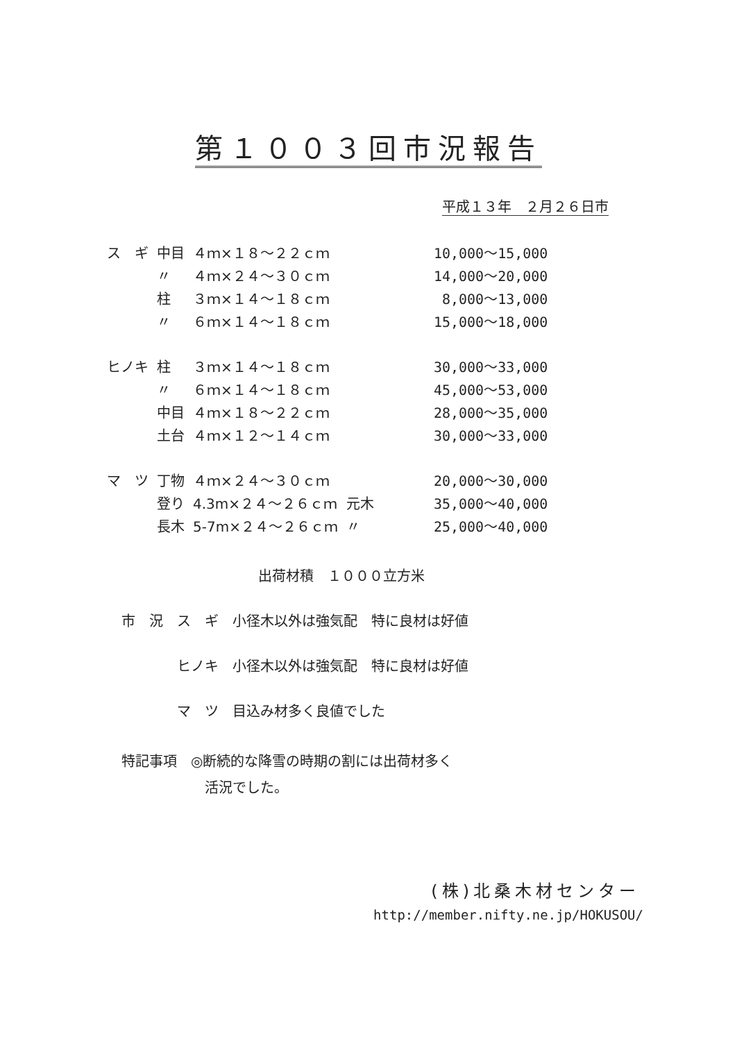第１００３回市況報告
平成１３年　２月２６日市
| ス ギ | 中目 | ４ｍ×１８～２２ｃｍ | | 10,000～15,000 |
| | 〃 | ４ｍ×２４～３０ｃｍ | | 14,000～20,000 |
| | 柱 | ３ｍ×１４～１８ｃｍ | | 8,000～13,000 |
| | 〃 | ６ｍ×１４～１８ｃｍ | | 15,000～18,000 |
| ヒノキ | 柱 | ３ｍ×１４～１８ｃｍ | | 30,000～33,000 |
| | 〃 | ６ｍ×１４～１８ｃｍ | | 45,000～53,000 |
| | 中目 | ４ｍ×１８～２２ｃｍ | | 28,000～35,000 |
| | 土台 | ４ｍ×１２～１４ｃｍ | | 30,000～33,000 |
| マ ツ | 丁物 | ４ｍ×２４～３０ｃｍ | | 20,000～30,000 |
| | 登り | 4.3m×２４～２６ｃｍ | 元木 | 35,000～40,000 |
| | 長木 | 5-7m×２４～２６ｃｍ | 〃 | 25,000～40,000 |
出荷材積　１０００立方米
市　況　ス　ギ　小径木以外は強気配　特に良材は好値
　　　　ヒノキ　小径木以外は強気配　特に良材は好値
　　　　マ　ツ　目込み材多く良値でした
特記事項　◎断続的な降雪の時期の割には出荷材多く
　　　　　　活況でした。
(株)北桑木材センター
http://member.nifty.ne.jp/HOKUSOU/